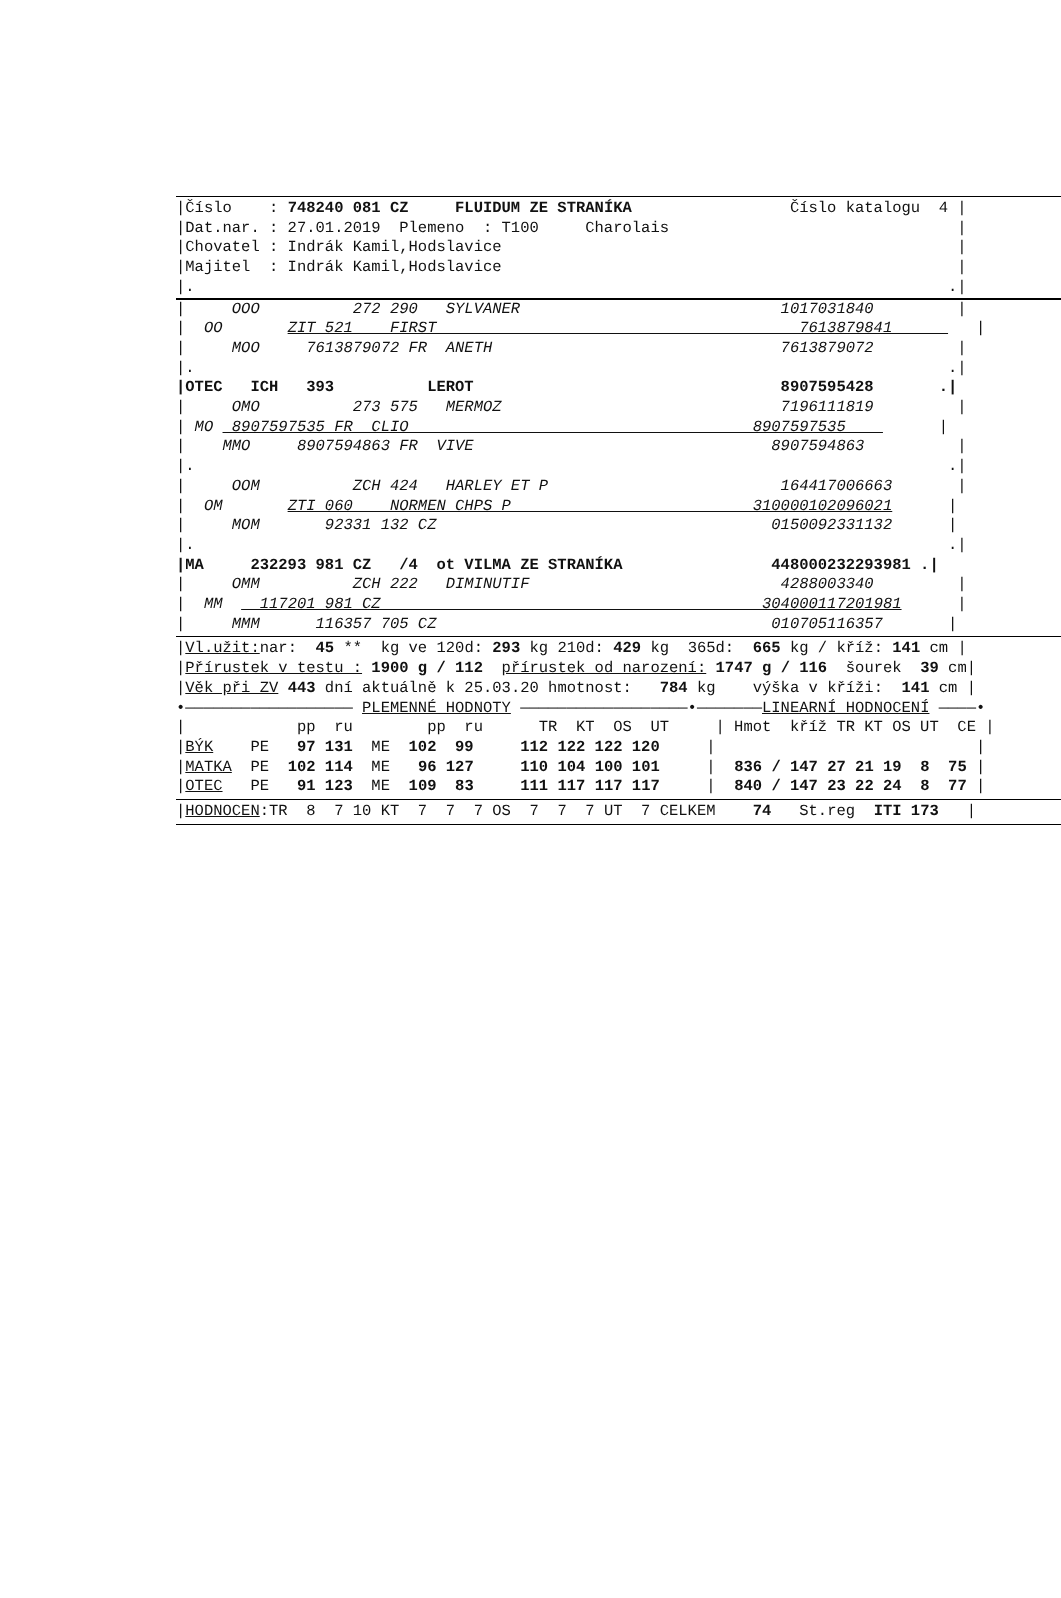|Číslo    : 748240 081 CZ     FLUIDUM ZE STRANÍKA                 Číslo katalogu  4 |
|Dat.nar. : 27.01.2019  Plemeno  : T100     Charolais                               |
|Chovatel : Indrák Kamil,Hodslavice                                                 |
|Majitel  : Indrák Kamil,Hodslavice                                                 |
|.                                                                                 .|
|     OOO          272 290   SYLVANER                            1017031840         |
|  OO       ZIT 521    FIRST                                       7613879841         |
|     MOO     7613879072 FR  ANETH                               7613879072         |
|.                                                                                 .|
|OTEC   ICH   393          LEROT                                 8907595428       .|
|     OMO          273 575   MERMOZ                              7196111819         |
| MO  8907597535 FR  CLIO                                     8907597535          |
|    MMO     8907594863 FR  VIVE                                8907594863          |
|.                                                                                 .|
|     OOM          ZCH 424   HARLEY ET P                         164417006663       |
|  OM       ZTI 060    NORMEN CHPS P                          310000102096021      |
|     MOM       92331 132 CZ                                    0150092331132      |
|.                                                                                 .|
|MA     232293 981 CZ   /4  ot VILMA ZE STRANÍKA                448000232293981 .|
|     OMM          ZCH 222   DIMINUTIF                           4288003340         |
|  MM    117201 981 CZ                                         304000117201981      |
|     MMM      116357 705 CZ                                    010705116357       |
|Vl.užit: nar:  45 **  kg ve 120d: 293 kg 210d: 429 kg  365d:  665 kg / kříž: 141 cm |
|Přírustek v testu : 1900 g / 112  přírustek od narození: 1747 g / 116  šourek  39 cm|
|Věk při ZV 443 dní aktuálně k 25.03.20 hmotnost:   784 kg    výška v kříži:  141 cm |
•—————————————————— PLEMENNÉ HODNOTY ——————————————————•———————LINEARNÍ HODNOCENÍ ————•
|            pp  ru        pp  ru      TR  KT  OS  UT     | Hmot  kříž TR KT OS UT  CE |
|BÝK    PE   97 131  ME  102  99     112 122 122 120     |                            |
|MATKA  PE  102 114  ME   96 127     110 104 100 101     |  836 / 147 27 21 19  8  75 |
|OTEC   PE   91 123  ME  109  83     111 117 117 117     |  840 / 147 23 22 24  8  77 |
|HODNOCEN:TR  8  7 10 KT  7  7  7 OS  7  7  7 UT  7 CELKEM    74   St.reg  ITI 173   |